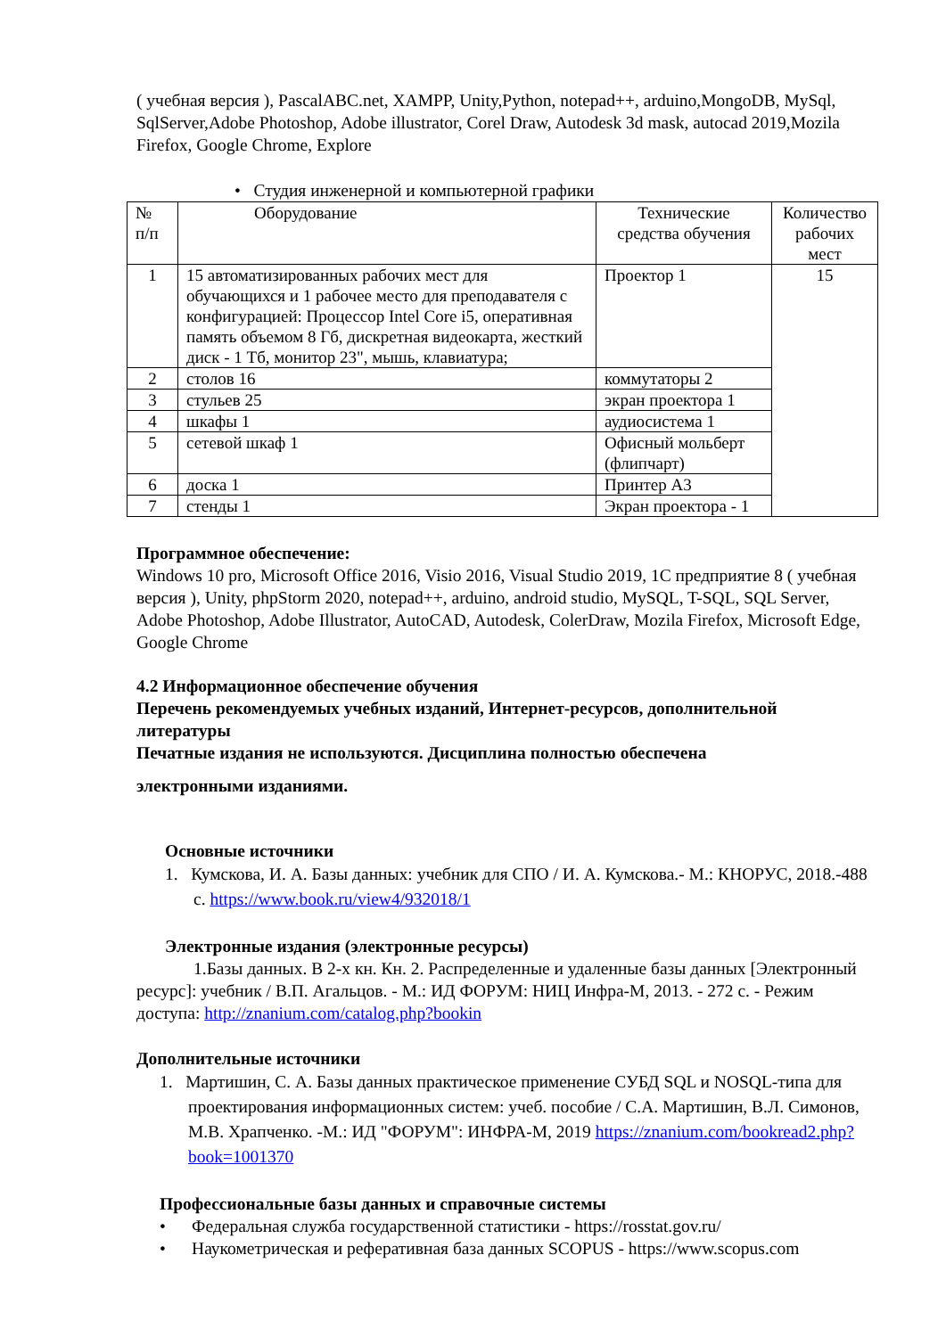( учебная версия ), PascalABC.net, XAMPP, Unity,Python, notepad++, arduino,MongoDB, MySql, SqlServer,Adobe Photoshop, Adobe illustrator, Corel Draw, Autodesk 3d mask, autocad 2019,Mozila Firefox, Google Chrome, Explore
• Студия инженерной и компьютерной графики
| № п/п | Оборудование | Технические средства обучения | Количество рабочих мест |
| --- | --- | --- | --- |
| 1 | 15 автоматизированных рабочих мест для обучающихся и 1 рабочее место для преподавателя с конфигурацией: Процессор Intel Core i5, оперативная память объемом 8 Гб, дискретная видеокарта, жесткий диск - 1 Тб, монитор 23", мышь, клавиатура; | Проектор 1 | 15 |
| 2 | столов 16 | коммутаторы 2 | |
| 3 | стульев 25 | экран проектора 1 | |
| 4 | шкафы 1 | аудиосистема 1 | |
| 5 | сетевой шкаф 1 | Офисный мольберт (флипчарт) | |
| 6 | доска 1 | Принтер А3 | |
| 7 | стенды 1 | Экран проектора - 1 | |
Программное обеспечение:
Windows 10 pro, Microsoft Office 2016, Visio 2016, Visual Studio 2019, 1С предприятие 8 ( учебная версия ), Unity, phpStorm 2020, notepad++, arduino, android studio, MySQL, T-SQL, SQL Server, Adobe Photoshop, Adobe Illustrator, AutoCAD, Autodesk, ColerDraw, Mozila Firefox, Microsoft Edge, Google Chrome
4.2 Информационное обеспечение обучения
Перечень рекомендуемых учебных изданий, Интернет-ресурсов, дополнительной литературы
Печатные издания не используются. Дисциплина полностью обеспечена
электронными изданиями.
Основные источники
1. Кумскова, И. А. Базы данных: учебник для СПО / И. А. Кумскова.- М.: КНОРУС, 2018.-488 с. https://www.book.ru/view4/932018/1
Электронные издания (электронные ресурсы)
1.Базы данных. В 2-х кн. Кн. 2. Распределенные и удаленные базы данных [Электронный ресурс]: учебник / В.П. Агальцов. - М.: ИД ФОРУМ: НИЦ Инфра-М, 2013. - 272 с. - Режим доступа: http://znanium.com/catalog.php?bookin
Дополнительные источники
1. Мартишин, С. А. Базы данных практическое применение СУБД SQL и NOSQL-типа для проектирования информационных систем: учеб. пособие / С.А. Мартишин, В.Л. Симонов, М.В. Храпченко. -М.: ИД "ФОРУМ": ИНФРА-М, 2019 https://znanium.com/bookread2.php?book=1001370
Профессиональные базы данных и справочные системы
• Федеральная служба государственной статистики - https://rosstat.gov.ru/
• Наукометрическая и реферативная база данных SCOPUS - https://www.scopus.com